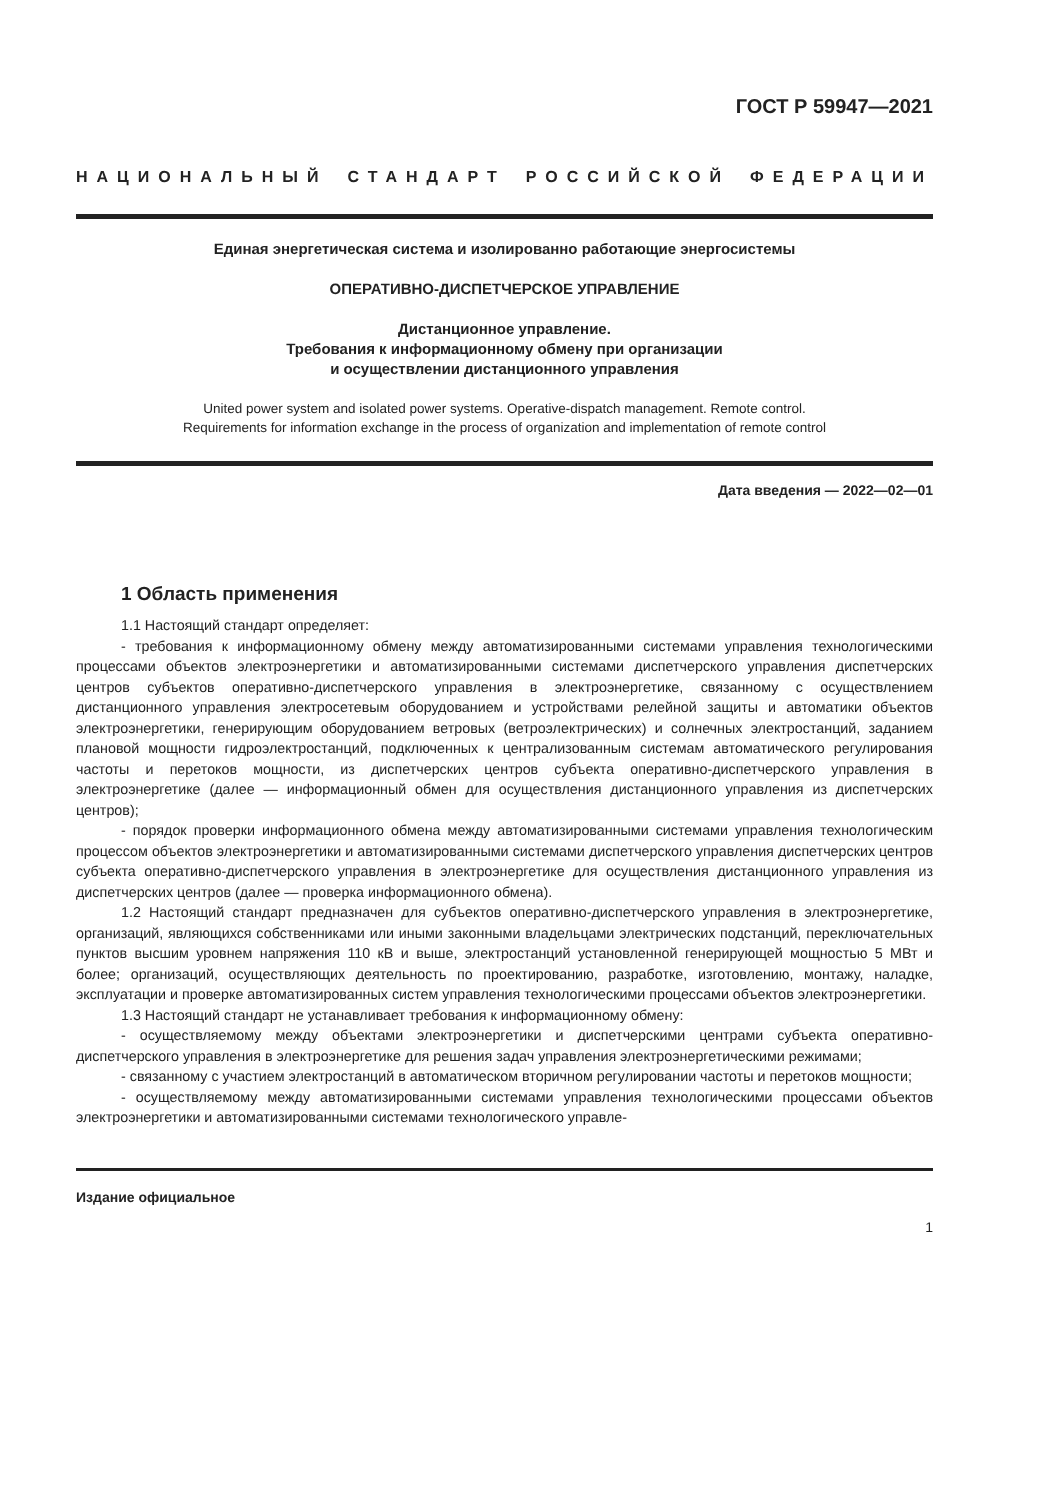ГОСТ Р 59947—2021
НАЦИОНАЛЬНЫЙ СТАНДАРТ РОССИЙСКОЙ ФЕДЕРАЦИИ
Единая энергетическая система и изолированно работающие энергосистемы
ОПЕРАТИВНО-ДИСПЕТЧЕРСКОЕ УПРАВЛЕНИЕ
Дистанционное управление.
Требования к информационному обмену при организации
и осуществлении дистанционного управления
United power system and isolated power systems. Operative-dispatch management. Remote control.
Requirements for information exchange in the process of organization and implementation of remote control
Дата введения — 2022—02—01
1 Область применения
1.1 Настоящий стандарт определяет:
- требования к информационному обмену между автоматизированными системами управления технологическими процессами объектов электроэнергетики и автоматизированными системами диспетчерского управления диспетчерских центров субъектов оперативно-диспетчерского управления в электроэнергетике, связанному с осуществлением дистанционного управления электросетевым оборудованием и устройствами релейной защиты и автоматики объектов электроэнергетики, генерирующим оборудованием ветровых (ветроэлектрических) и солнечных электростанций, заданием плановой мощности гидроэлектростанций, подключенных к централизованным системам автоматического регулирования частоты и перетоков мощности, из диспетчерских центров субъекта оперативно-диспетчерского управления в электроэнергетике (далее — информационный обмен для осуществления дистанционного управления из диспетчерских центров);
- порядок проверки информационного обмена между автоматизированными системами управления технологическим процессом объектов электроэнергетики и автоматизированными системами диспетчерского управления диспетчерских центров субъекта оперативно-диспетчерского управления в электроэнергетике для осуществления дистанционного управления из диспетчерских центров (далее — проверка информационного обмена).
1.2 Настоящий стандарт предназначен для субъектов оперативно-диспетчерского управления в электроэнергетике, организаций, являющихся собственниками или иными законными владельцами электрических подстанций, переключательных пунктов высшим уровнем напряжения 110 кВ и выше, электростанций установленной генерирующей мощностью 5 МВт и более; организаций, осуществляющих деятельность по проектированию, разработке, изготовлению, монтажу, наладке, эксплуатации и проверке автоматизированных систем управления технологическими процессами объектов электроэнергетики.
1.3 Настоящий стандарт не устанавливает требования к информационному обмену:
- осуществляемому между объектами электроэнергетики и диспетчерскими центрами субъекта оперативно-диспетчерского управления в электроэнергетике для решения задач управления электроэнергетическими режимами;
- связанному с участием электростанций в автоматическом вторичном регулировании частоты и перетоков мощности;
- осуществляемому между автоматизированными системами управления технологическими процессами объектов электроэнергетики и автоматизированными системами технологического управле-
Издание официальное
1